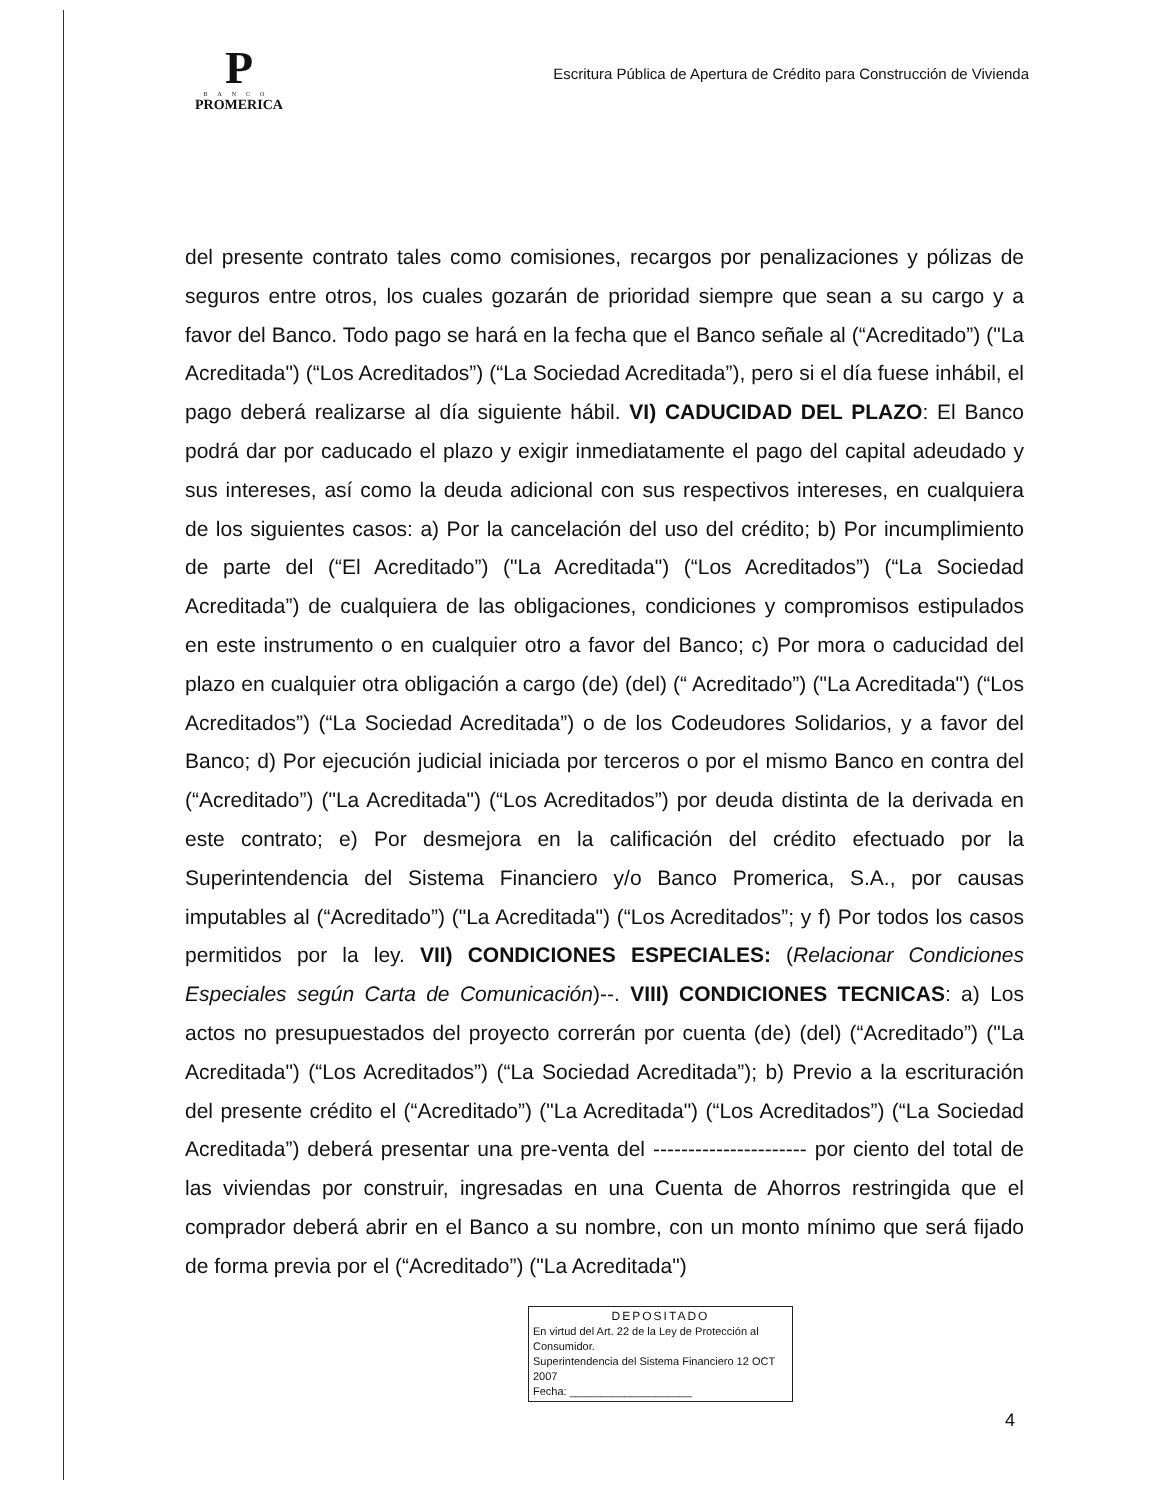P
BANCO
PROMERICA
Escritura Pública de Apertura de Crédito para Construcción de Vivienda
del presente contrato tales como comisiones, recargos por penalizaciones y pólizas de seguros entre otros, los cuales gozarán de prioridad siempre que sean a su cargo y a favor del Banco. Todo pago se hará en la fecha que el Banco señale al (“Acreditado”) ("La Acreditada") (“Los Acreditados”) (“La Sociedad Acreditada”), pero si el día fuese inhábil, el pago deberá realizarse al día siguiente hábil. VI) CADUCIDAD DEL PLAZO: El Banco podrá dar por caducado el plazo y exigir inmediatamente el pago del capital adeudado y sus intereses, así como la deuda adicional con sus respectivos intereses, en cualquiera de los siguientes casos: a) Por la cancelación del uso del crédito; b) Por incumplimiento de parte del (“El Acreditado”) ("La Acreditada") (“Los Acreditados”) (“La Sociedad Acreditada”) de cualquiera de las obligaciones, condiciones y compromisos estipulados en este instrumento o en cualquier otro a favor del Banco; c) Por mora o caducidad del plazo en cualquier otra obligación a cargo (de) (del) (“ Acreditado”) ("La Acreditada") (“Los Acreditados”) (“La Sociedad Acreditada”) o de los Codeudores Solidarios, y a favor del Banco; d) Por ejecución judicial iniciada por terceros o por el mismo Banco en contra del (“Acreditado”) ("La Acreditada") (“Los Acreditados”) por deuda distinta de la derivada en este contrato; e) Por desmejora en la calificación del crédito efectuado por la Superintendencia del Sistema Financiero y/o Banco Promerica, S.A., por causas imputables al (“Acreditado”) ("La Acreditada") (“Los Acreditados”; y f) Por todos los casos permitidos por la ley. VII) CONDICIONES ESPECIALES: (Relacionar Condiciones Especiales según Carta de Comunicación)--. VIII) CONDICIONES TECNICAS: a) Los actos no presupuestados del proyecto correrán por cuenta (de) (del) (“Acreditado”) ("La Acreditada") (“Los Acreditados”) (“La Sociedad Acreditada”); b) Previo a la escrituración del presente crédito el (“Acreditado”) ("La Acreditada") (“Los Acreditados”) (“La Sociedad Acreditada”) deberá presentar una pre-venta del ---------------------- por ciento del total de las viviendas por construir, ingresadas en una Cuenta de Ahorros restringida que el comprador deberá abrir en el Banco a su nombre, con un monto mínimo que será fijado de forma previa por el (“Acreditado”) ("La Acreditada")
DEPOSITADO
En virtud del Art. 22 de la Ley de Protección al Consumidor.
Superintendencia del Sistema Financiero 12 OCT 2007
Fecha: ____________________
4